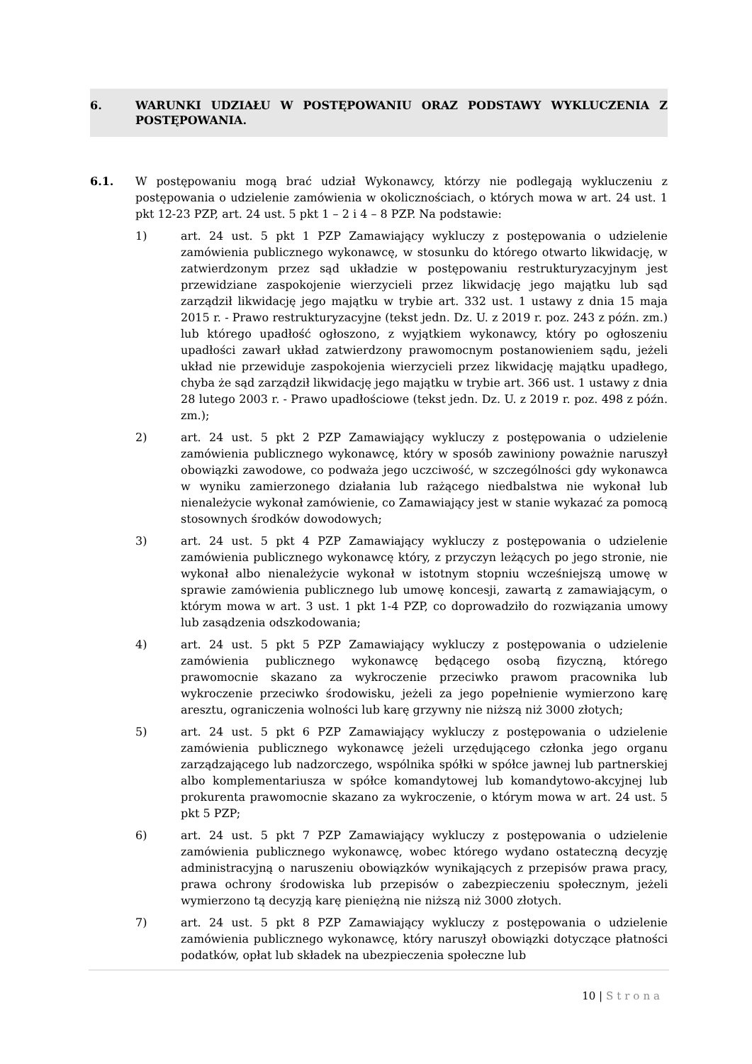6. WARUNKI UDZIAŁU W POSTĘPOWANIU ORAZ PODSTAWY WYKLUCZENIA Z POSTĘPOWANIA.
6.1. W postępowaniu mogą brać udział Wykonawcy, którzy nie podlegają wykluczeniu z postępowania o udzielenie zamówienia w okolicznościach, o których mowa w art. 24 ust. 1 pkt 12-23 PZP, art. 24 ust. 5 pkt 1 – 2 i 4 – 8 PZP. Na podstawie:
1) art. 24 ust. 5 pkt 1 PZP Zamawiający wykluczy z postępowania o udzielenie zamówienia publicznego wykonawcę, w stosunku do którego otwarto likwidację, w zatwierdzonym przez sąd układzie w postępowaniu restrukturyzacyjnym jest przewidziane zaspokojenie wierzycieli przez likwidację jego majątku lub sąd zarządził likwidację jego majątku w trybie art. 332 ust. 1 ustawy z dnia 15 maja 2015 r. - Prawo restrukturyzacyjne (tekst jedn. Dz. U. z 2019 r. poz. 243 z późn. zm.) lub którego upadłość ogłoszono, z wyjątkiem wykonawcy, który po ogłoszeniu upadłości zawarł układ zatwierdzony prawomocnym postanowieniem sądu, jeżeli układ nie przewiduje zaspokojenia wierzycieli przez likwidację majątku upadłego, chyba że sąd zarządził likwidację jego majątku w trybie art. 366 ust. 1 ustawy z dnia 28 lutego 2003 r. - Prawo upadłościowe (tekst jedn. Dz. U. z 2019 r. poz. 498 z późn. zm.);
2) art. 24 ust. 5 pkt 2 PZP Zamawiający wykluczy z postępowania o udzielenie zamówienia publicznego wykonawcę, który w sposób zawiniony poważnie naruszył obowiązki zawodowe, co podważa jego uczciwość, w szczególności gdy wykonawca w wyniku zamierzonego działania lub rażącego niedbalstwa nie wykonał lub nienależycie wykonał zamówienie, co Zamawiający jest w stanie wykazać za pomocą stosownych środków dowodowych;
3) art. 24 ust. 5 pkt 4 PZP Zamawiający wykluczy z postępowania o udzielenie zamówienia publicznego wykonawcę który, z przyczyn leżących po jego stronie, nie wykonał albo nienależycie wykonał w istotnym stopniu wcześniejszą umowę w sprawie zamówienia publicznego lub umowę koncesji, zawartą z zamawiającym, o którym mowa w art. 3 ust. 1 pkt 1-4 PZP, co doprowadziło do rozwiązania umowy lub zasądzenia odszkodowania;
4) art. 24 ust. 5 pkt 5 PZP Zamawiający wykluczy z postępowania o udzielenie zamówienia publicznego wykonawcę będącego osobą fizyczną, którego prawomocnie skazano za wykroczenie przeciwko prawom pracownika lub wykroczenie przeciwko środowisku, jeżeli za jego popełnienie wymierzono karę aresztu, ograniczenia wolności lub karę grzywny nie niższą niż 3000 złotych;
5) art. 24 ust. 5 pkt 6 PZP Zamawiający wykluczy z postępowania o udzielenie zamówienia publicznego wykonawcę jeżeli urzędującego członka jego organu zarządzającego lub nadzorczego, wspólnika spółki w spółce jawnej lub partnerskiej albo komplementariusza w spółce komandytowej lub komandytowo-akcyjnej lub prokurenta prawomocnie skazano za wykroczenie, o którym mowa w art. 24 ust. 5 pkt 5 PZP;
6) art. 24 ust. 5 pkt 7 PZP Zamawiający wykluczy z postępowania o udzielenie zamówienia publicznego wykonawcę, wobec którego wydano ostateczną decyzję administracyjną o naruszeniu obowiązków wynikających z przepisów prawa pracy, prawa ochrony środowiska lub przepisów o zabezpieczeniu społecznym, jeżeli wymierzono tą decyzją karę pieniężną nie niższą niż 3000 złotych.
7) art. 24 ust. 5 pkt 8 PZP Zamawiający wykluczy z postępowania o udzielenie zamówienia publicznego wykonawcę, który naruszył obowiązki dotyczące płatności podatków, opłat lub składek na ubezpieczenia społeczne lub
10 | Strona